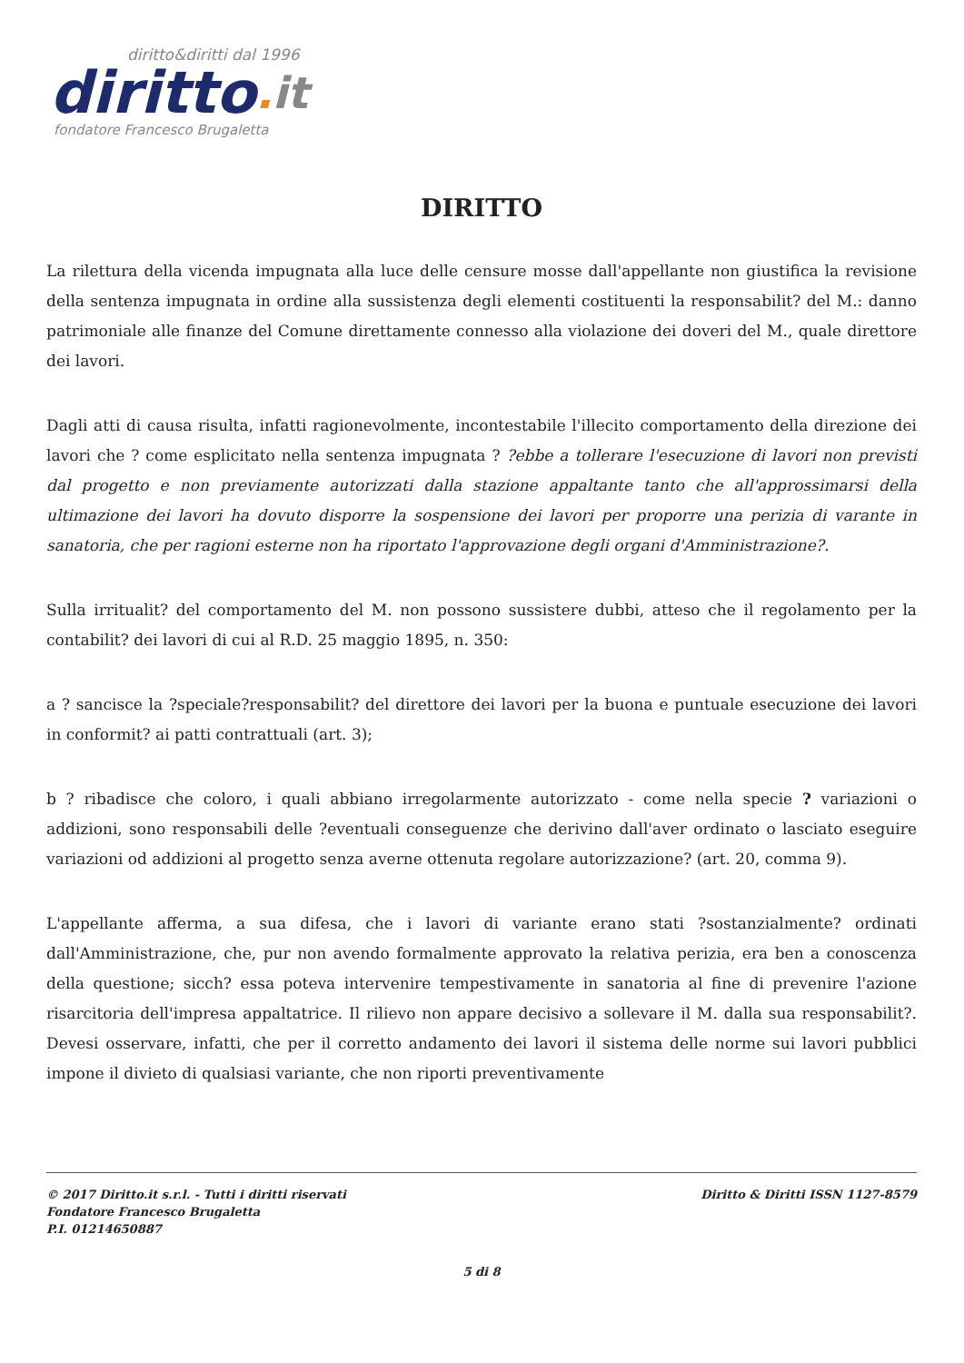diritto&diritti dal 1996
diritto. it
fondatore Francesco Brugaletta
DIRITTO
La rilettura della vicenda impugnata alla luce delle censure mosse dall'appellante non giustifica la revisione della sentenza impugnata in ordine alla sussistenza degli elementi costituenti la responsabilit? del M.: danno patrimoniale alle finanze del Comune direttamente connesso alla violazione dei doveri del M., quale direttore dei lavori.
Dagli atti di causa risulta, infatti ragionevolmente, incontestabile l'illecito comportamento della direzione dei lavori che ? come esplicitato nella sentenza impugnata ? ?ebbe a tollerare l'esecuzione di lavori non previsti dal progetto e non previamente autorizzati dalla stazione appaltante tanto che all'approssimarsi della ultimazione dei lavori ha dovuto disporre la sospensione dei lavori per proporre una perizia di varante in sanatoria, che per ragioni esterne non ha riportato l'approvazione degli organi d'Amministrazione?.
Sulla irritualit? del comportamento del M. non possono sussistere dubbi, atteso che il regolamento per la contabilit? dei lavori di cui al R.D. 25 maggio 1895, n. 350:
a ? sancisce la ?speciale?responsabilit? del direttore dei lavori per la buona e puntuale esecuzione dei lavori in conformit? ai patti contrattuali (art. 3);
b ? ribadisce che coloro, i quali abbiano irregolarmente autorizzato - come nella specie ? variazioni o addizioni, sono responsabili delle ?eventuali conseguenze che derivino dall'aver ordinato o lasciato eseguire variazioni od addizioni al progetto senza averne ottenuta regolare autorizzazione? (art. 20, comma 9).
L'appellante afferma, a sua difesa, che i lavori di variante erano stati ?sostanzialmente? ordinati dall'Amministrazione, che, pur non avendo formalmente approvato la relativa perizia, era ben a conoscenza della questione; sicch? essa poteva intervenire tempestivamente in sanatoria al fine di prevenire l'azione risarcitoria dell'impresa appaltatrice. Il rilievo non appare decisivo a sollevare il M. dalla sua responsabilit?. Devesi osservare, infatti, che per il corretto andamento dei lavori il sistema delle norme sui lavori pubblici impone il divieto di qualsiasi variante, che non riporti preventivamente
© 2017 Diritto.it s.r.l. - Tutti i diritti riservati
Fondatore Francesco Brugaletta
P.I. 01214650887
Diritto & Diritti ISSN 1127-8579
5 di 8